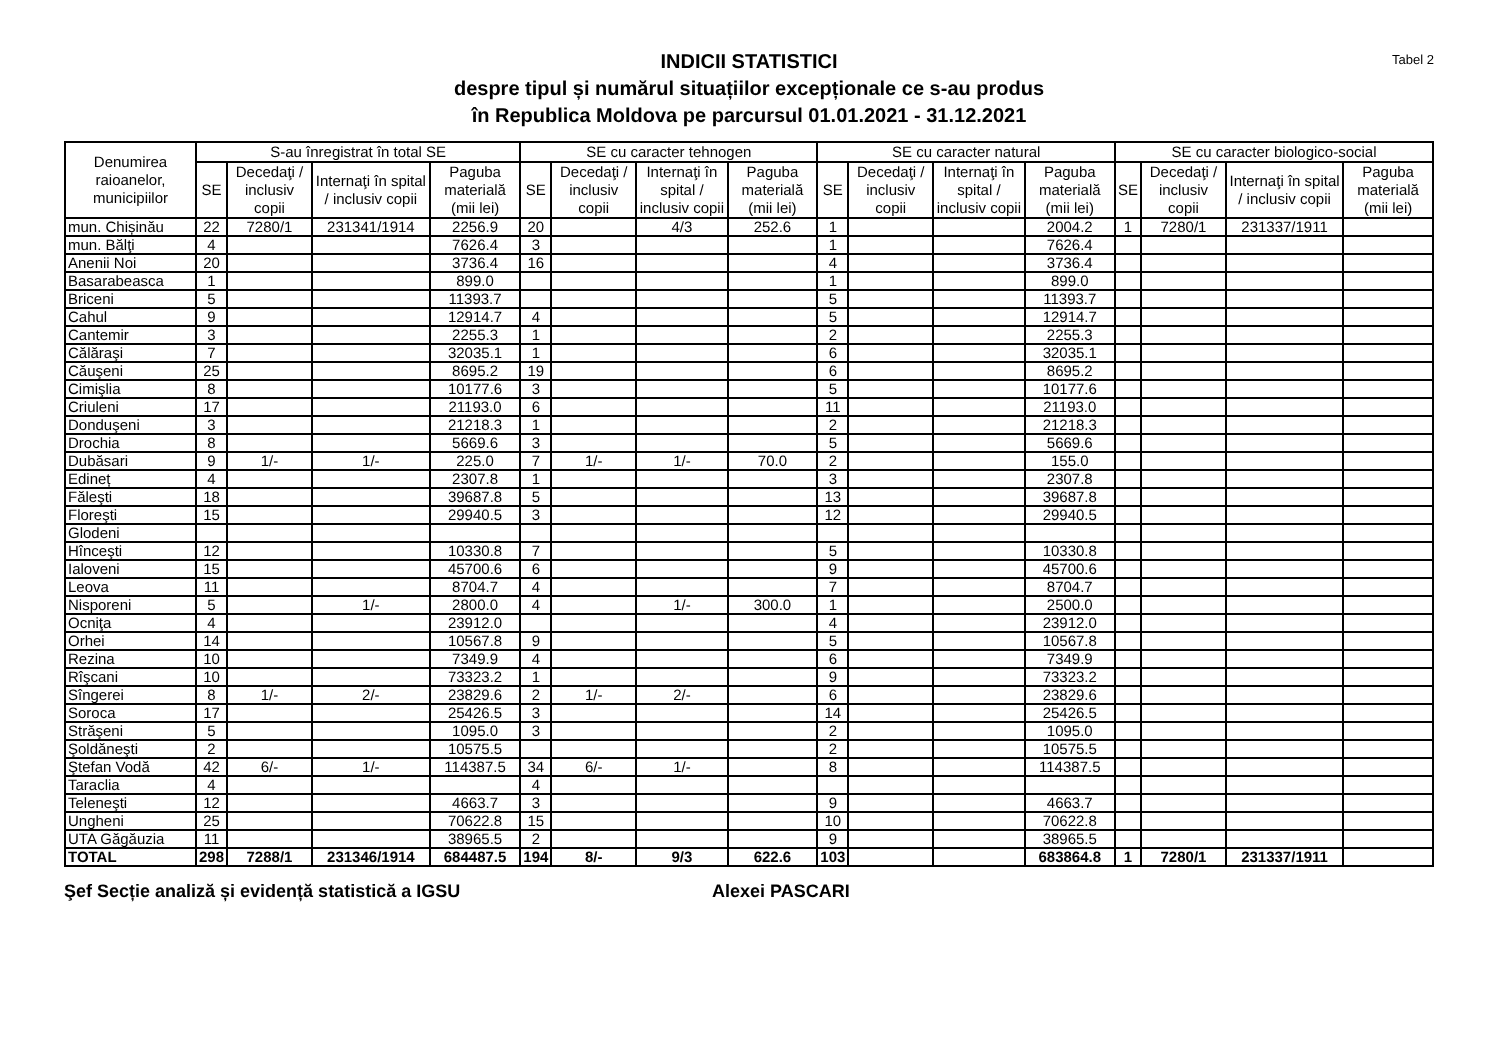Tabel 2
INDICII STATISTICI
despre tipul și numărul situațiilor excepționale ce s-au produs
în Republica Moldova pe parcursul 01.01.2021 - 31.12.2021
| Denumirea raioanelor, municipiilor | S-au înregistrat în total SE | | | | SE cu caracter tehnogen | | | | SE cu caracter natural | | | | SE cu caracter biologico-social | | | |
| --- | --- | --- | --- | --- | --- | --- | --- | --- | --- | --- | --- | --- | --- | --- | --- | --- |
| | SE | Decedaţi / inclusiv copii | Internaţi în spital / inclusiv copii | Paguba materială (mii lei) | SE | Decedaţi / inclusiv copii | Internaţi în spital / inclusiv copii | Paguba materială (mii lei) | SE | Decedaţi / inclusiv copii | Internaţi în spital / inclusiv copii | Paguba materială (mii lei) | SE | Decedaţi / inclusiv copii | Internaţi în spital / inclusiv copii | Paguba materială (mii lei) |
| mun. Chișinău | 22 | 7280/1 | 231341/1914 | 2256.9 | 20 | | 4/3 | 252.6 | 1 | | | 2004.2 | 1 | 7280/1 | 231337/1911 | |
| mun. Bălţi | 4 | | | 7626.4 | 3 | | | | 1 | | | 7626.4 | | | | |
| Anenii Noi | 20 | | | 3736.4 | 16 | | | | 4 | | | 3736.4 | | | | |
| Basarabeasca | 1 | | | 899.0 | | | | | 1 | | | 899.0 | | | | |
| Briceni | 5 | | | 11393.7 | | | | | 5 | | | 11393.7 | | | | |
| Cahul | 9 | | | 12914.7 | 4 | | | | 5 | | | 12914.7 | | | | |
| Cantemir | 3 | | | 2255.3 | 1 | | | | 2 | | | 2255.3 | | | | |
| Călăraşi | 7 | | | 32035.1 | 1 | | | | 6 | | | 32035.1 | | | | |
| Căuşeni | 25 | | | 8695.2 | 19 | | | | 6 | | | 8695.2 | | | | |
| Cimişlia | 8 | | | 10177.6 | 3 | | | | 5 | | | 10177.6 | | | | |
| Criuleni | 17 | | | 21193.0 | 6 | | | | 11 | | | 21193.0 | | | | |
| Donduşeni | 3 | | | 21218.3 | 1 | | | | 2 | | | 21218.3 | | | | |
| Drochia | 8 | | | 5669.6 | 3 | | | | 5 | | | 5669.6 | | | | |
| Dubăsari | 9 | 1/- | 1/- | 225.0 | 7 | 1/- | 1/- | 70.0 | 2 | | | 155.0 | | | | |
| Edineț | 4 | | | 2307.8 | 1 | | | | 3 | | | 2307.8 | | | | |
| Făleşti | 18 | | | 39687.8 | 5 | | | | 13 | | | 39687.8 | | | | |
| Floreşti | 15 | | | 29940.5 | 3 | | | | 12 | | | 29940.5 | | | | |
| Glodeni | | | | | | | | | | | | | | | | |
| Hînceşti | 12 | | | 10330.8 | 7 | | | | 5 | | | 10330.8 | | | | |
| Ialoveni | 15 | | | 45700.6 | 6 | | | | 9 | | | 45700.6 | | | | |
| Leova | 11 | | | 8704.7 | 4 | | | | 7 | | | 8704.7 | | | | |
| Nisporeni | 5 | | 1/- | 2800.0 | 4 | | 1/- | 300.0 | 1 | | | 2500.0 | | | | |
| Ocniţa | 4 | | | 23912.0 | | | | | 4 | | | 23912.0 | | | | |
| Orhei | 14 | | | 10567.8 | 9 | | | | 5 | | | 10567.8 | | | | |
| Rezina | 10 | | | 7349.9 | 4 | | | | 6 | | | 7349.9 | | | | |
| Rîşcani | 10 | | | 73323.2 | 1 | | | | 9 | | | 73323.2 | | | | |
| Sîngerei | 8 | 1/- | 2/- | 23829.6 | 2 | 1/- | 2/- | | 6 | | | 23829.6 | | | | |
| Soroca | 17 | | | 25426.5 | 3 | | | | 14 | | | 25426.5 | | | | |
| Străşeni | 5 | | | 1095.0 | 3 | | | | 2 | | | 1095.0 | | | | |
| Şoldăneşti | 2 | | | 10575.5 | | | | | 2 | | | 10575.5 | | | | |
| Ştefan Vodă | 42 | 6/- | 1/- | 114387.5 | 34 | 6/- | 1/- | | 8 | | | 114387.5 | | | | |
| Taraclia | 4 | | | | 4 | | | | | | | | | | | |
| Teleneşti | 12 | | | 4663.7 | 3 | | | | 9 | | | 4663.7 | | | | |
| Ungheni | 25 | | | 70622.8 | 15 | | | | 10 | | | 70622.8 | | | | |
| UTA Găgăuzia | 11 | | | 38965.5 | 2 | | | | 9 | | | 38965.5 | | | | |
| TOTAL | 298 | 7288/1 | 231346/1914 | 684487.5 | 194 | 8/- | 9/3 | 622.6 | 103 | | | 683864.8 | 1 | 7280/1 | 231337/1911 | |
Şef Secție analiză și evidență statistică a IGSU Alexei PASCARI